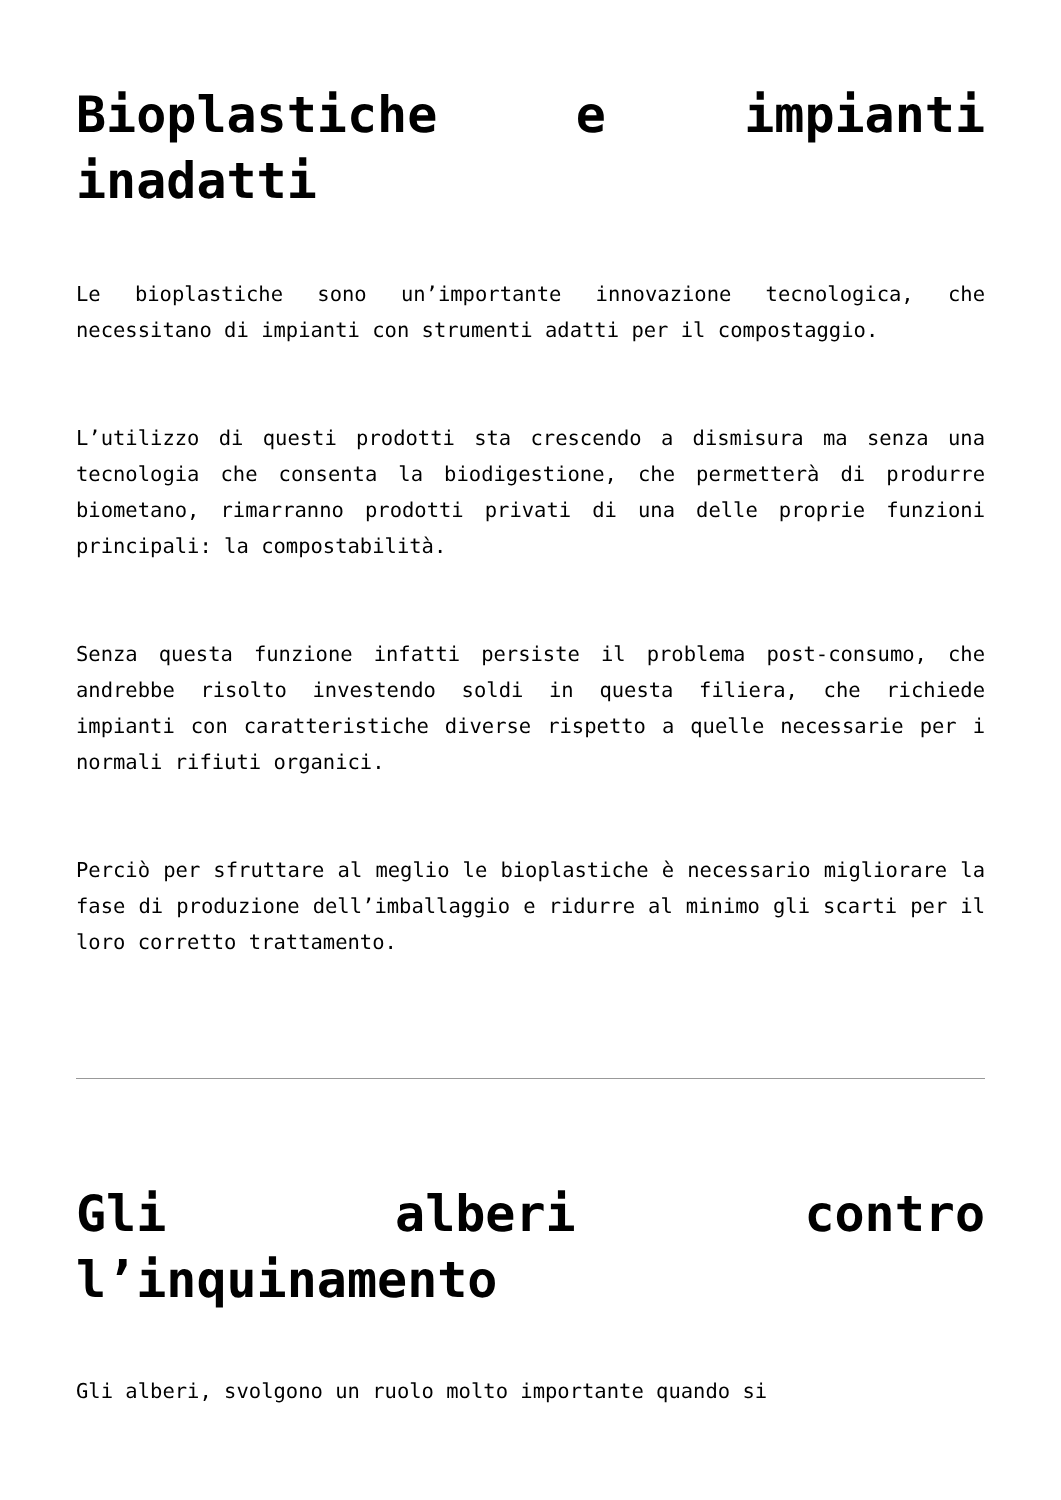Bioplastiche e impianti inadatti
Le bioplastiche sono un’importante innovazione tecnologica, che necessitano di impianti con strumenti adatti per il compostaggio.
L’utilizzo di questi prodotti sta crescendo a dismisura ma senza una tecnologia che consenta la biodigestione, che permetterà di produrre biometano, rimarranno prodotti privati di una delle proprie funzioni principali: la compostabilità.
Senza questa funzione infatti persiste il problema post-consumo, che andrebbe risolto investendo soldi in questa filiera, che richiede impianti con caratteristiche diverse rispetto a quelle necessarie per i normali rifiuti organici.
Perciò per sfruttare al meglio le bioplastiche è necessario migliorare la fase di produzione dell’imballaggio e ridurre al minimo gli scarti per il loro corretto trattamento.
Gli alberi contro l’inquinamento
Gli alberi, svolgono un ruolo molto importante quando si